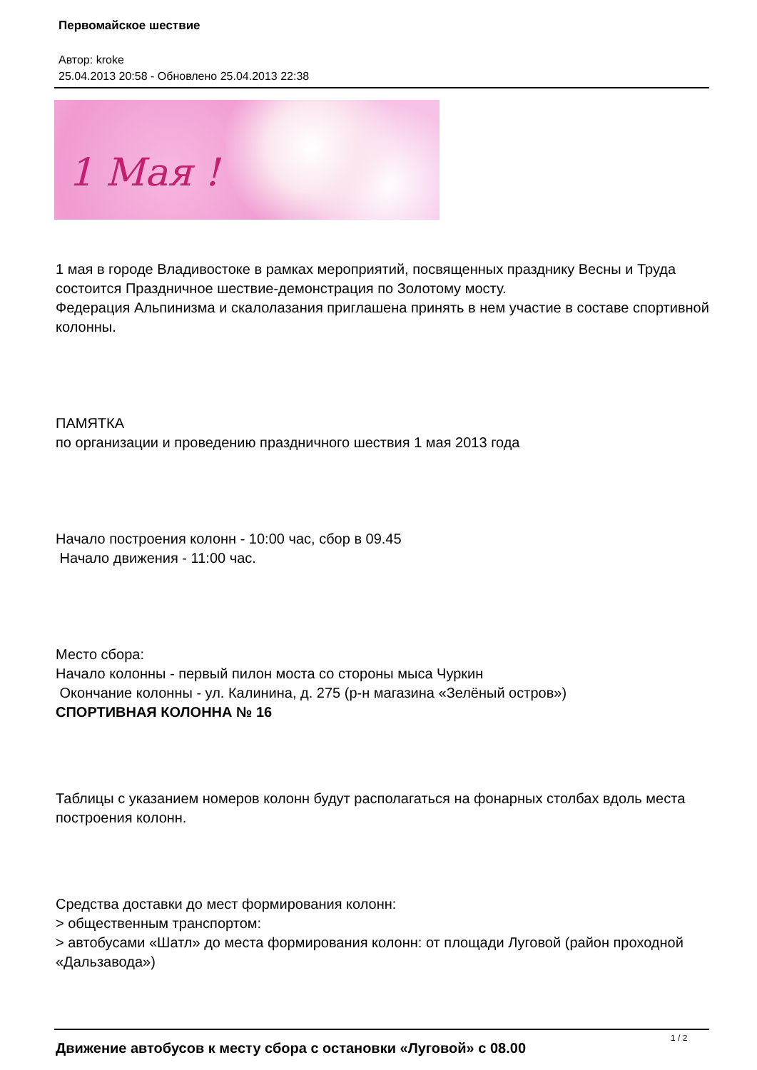Первомайское шествие
Автор: kroke
25.04.2013 20:58 - Обновлено 25.04.2013 22:38
1 Мая !
1 мая в городе Владивостоке в рамках мероприятий, посвященных празднику Весны и Труда состоится Праздничное шествие-демонстрация по Золотому мосту.
Федерация Альпинизма и скалолазания приглашена принять в нем участие в составе спортивной колонны.
ПАМЯТКА
по организации и проведению праздничного шествия 1 мая 2013 года
Начало построения колонн - 10:00 час, сбор в 09.45
Начало движения - 11:00 час.
Место сбора:
Начало колонны - первый пилон моста со стороны мыса Чуркин
Окончание колонны - ул. Калинина, д. 275 (р-н магазина «Зелёный остров»)
СПОРТИВНАЯ КОЛОННА № 16
Таблицы с указанием номеров колонн будут располагаться на фонарных столбах вдоль места построения колонн.
Средства доставки до мест формирования колонн:
> общественным транспортом:
> автобусами «Шатл» до места формирования колонн: от площади Луговой (район проходной «Дальзавода»)
Движение автобусов к месту сбора с остановки «Луговой» с 08.00
1 / 2